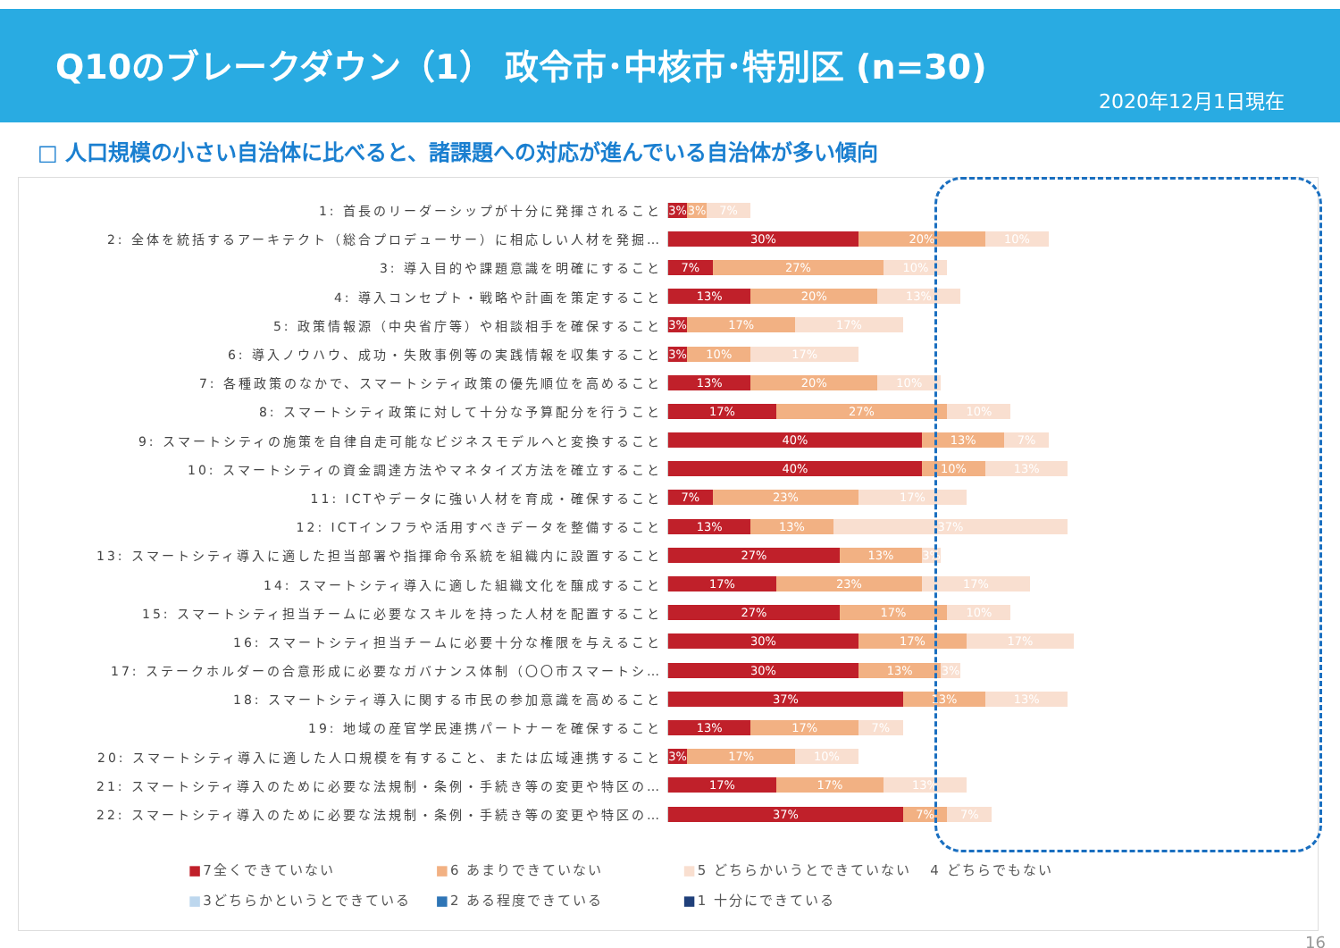Q10のブレークダウン（1） 政令市･中核市･特別区 (n=30)
2020年12月1日現在
□ 人口規模の小さい自治体に比べると、諸課題への対応が進んでいる自治体が多い傾向
1: 首長のリーダーシップが十分に発揮されること
3% 3% 7%
2: 全体を統括するアーキテクト（総合プロデューサー）に相応しい人材を発掘…
30% 20% 10%
3: 導入目的や課題意識を明確にすること
7% 27% 10%
4: 導入コンセプト・戦略や計画を策定すること
13% 20% 13%
5: 政策情報源（中央省庁等）や相談相手を確保すること
3% 17% 17%
6: 導入ノウハウ、成功・失敗事例等の実践情報を収集すること
3% 10% 17%
7: 各種政策のなかで、スマートシティ政策の優先順位を高めること
13% 20% 10%
8: スマートシティ政策に対して十分な予算配分を行うこと
17% 27% 10%
9: スマートシティの施策を自律自走可能なビジネスモデルへと変換すること
40% 13% 7%
10: スマートシティの資金調達方法やマネタイズ方法を確立すること
40% 10% 13%
11: ICTやデータに強い人材を育成・確保すること
7% 23% 17%
12: ICTインフラや活用すべきデータを整備すること
13% 13% 37%
13: スマートシティ導入に適した担当部署や指揮命令系統を組織内に設置すること
27% 13% 3%
14: スマートシティ導入に適した組織文化を醸成すること
17% 23% 17%
15: スマートシティ担当チームに必要なスキルを持った人材を配置すること
27% 17% 10%
16: スマートシティ担当チームに必要十分な権限を与えること
30% 17% 17%
17: ステークホルダーの合意形成に必要なガバナンス体制（〇〇市スマートシ…
30% 13% 3%
18: スマートシティ導入に関する市民の参加意識を高めること
37% 13% 13%
19: 地域の産官学民連携パートナーを確保すること
13% 17% 7%
20: スマートシティ導入に適した人口規模を有すること、または広域連携すること
3% 17% 10%
21: スマートシティ導入のために必要な法規制・条例・手続き等の変更や特区の…
17% 17% 13%
22: スマートシティ導入のために必要な法規制・条例・手続き等の変更や特区の…
37% 7% 7%
■7全くできていない ■6 あまりできていない ■5 どちらかいうとできていない 4 どちらでもない
■3どちらかというとできている ■2 ある程度できている ■1 十分にできている
16